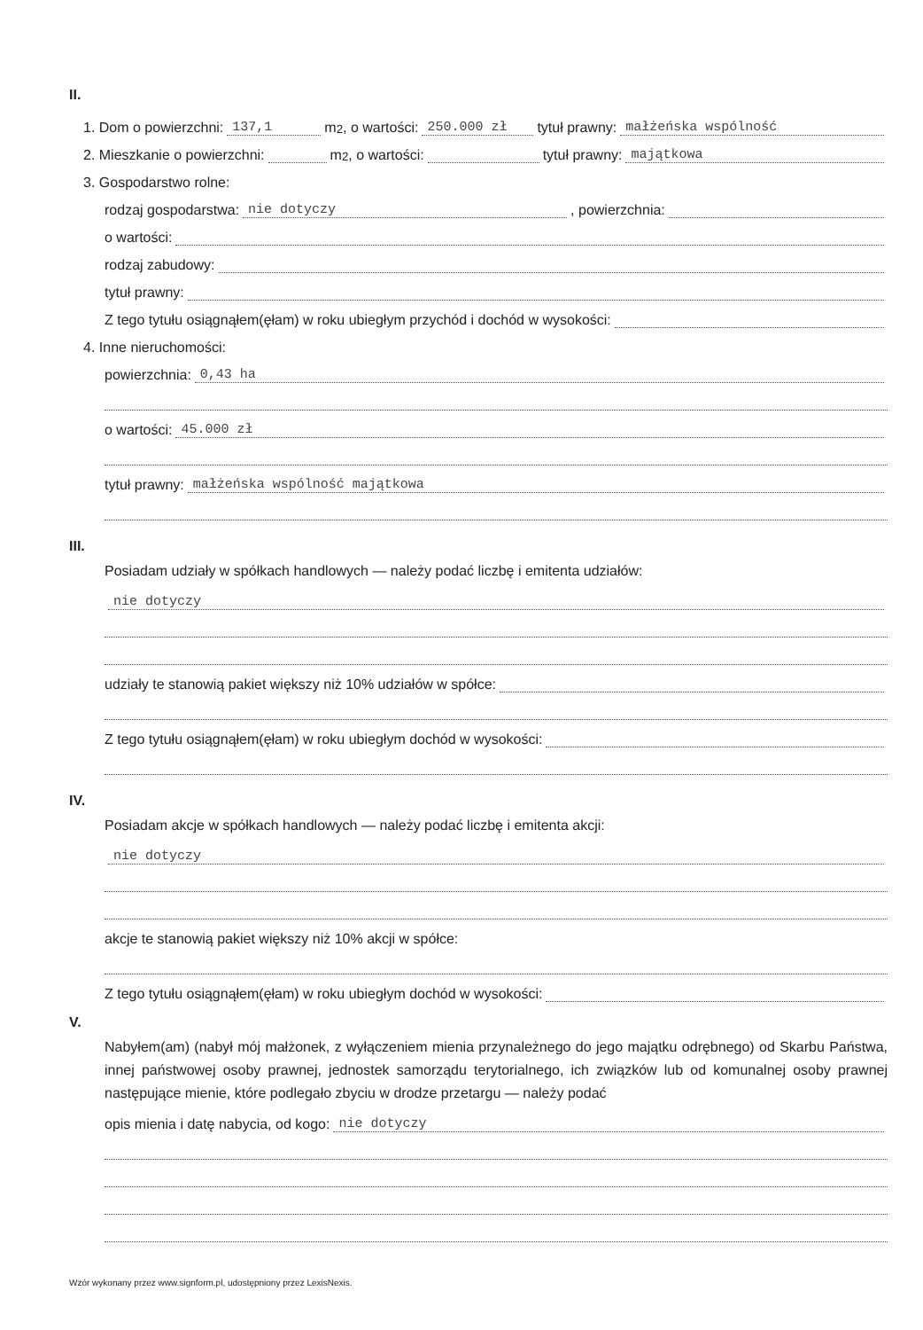II.
1. Dom o powierzchni: 137,1 m<sup>2</sup>, o wartości: 250.000 zł tytuł prawny: małżeńska wspólność
2. Mieszkanie o powierzchni: m<sup>2</sup>, o wartości: tytuł prawny: majątkowa
3. Gospodarstwo rolne:
rodzaj gospodarstwa: nie dotyczy, powierzchnia:
o wartości:
rodzaj zabudowy:
tytuł prawny:
Z tego tytułu osiągnąłem(ęłam) w roku ubiegłym przychód i dochód w wysokości:
4. Inne nieruchomości:
powierzchnia: 0,43 ha
o wartości: 45.000 zł
tytuł prawny: małżeńska wspólność majątkowa
III.
Posiadam udziały w spółkach handlowych — należy podać liczbę i emitenta udziałów:
nie dotyczy
udziały te stanowią pakiet większy niż 10% udziałów w spółce:
Z tego tytułu osiągnąłem(ęłam) w roku ubiegłym dochód w wysokości:
IV.
Posiadam akcje w spółkach handlowych — należy podać liczbę i emitenta akcji:
nie dotyczy
akcje te stanowią pakiet większy niż 10% akcji w spółce:
Z tego tytułu osiągnąłem(ęłam) w roku ubiegłym dochód w wysokości:
V.
Nabyłem(am) (nabył mój małżonek, z wyłączeniem mienia przynależnego do jego majątku odrębnego) od Skarbu Państwa, innej państwowej osoby prawnej, jednostek samorządu terytorialnego, ich związków lub od komunalnej osoby prawnej następujące mienie, które podlegało zbyciu w drodze przetargu — należy podać
opis mienia i datę nabycia, od kogo: nie dotyczy
Wzór wykonany przez www.signform.pl, udostępniony przez LexisNexis.